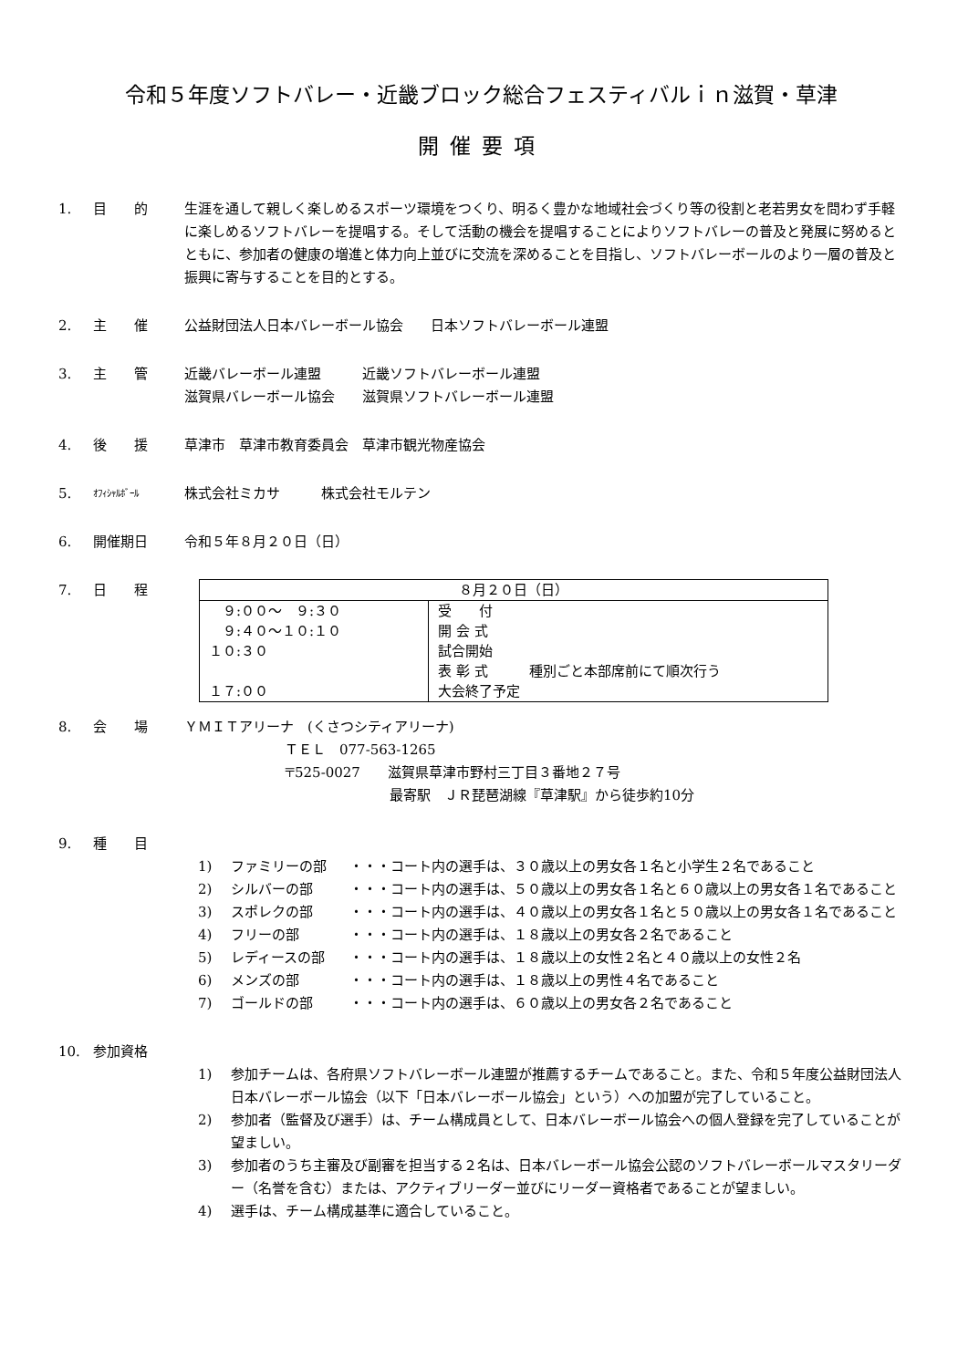令和５年度ソフトバレー・近畿ブロック総合フェスティバルｉｎ滋賀・草津
開催要項
1. 目　　的 生涯を通して親しく楽しめるスポーツ環境をつくり、明るく豊かな地域社会づくり等の役割と老若男女を問わず手軽に楽しめるソフトバレーを提唱する。そして活動の機会を提唱することによりソフトバレーの普及と発展に努めるとともに、参加者の健康の増進と体力向上並びに交流を深めることを目指し、ソフトバレーボールのより一層の普及と振興に寄与することを目的とする。
2. 主　　催 公益財団法人日本バレーボール協会　　日本ソフトバレーボール連盟
3. 主　　管 近畿バレーボール連盟　　　近畿ソフトバレーボール連盟
滋賀県バレーボール協会　　滋賀県ソフトバレーボール連盟
4. 後　　援 草津市　草津市教育委員会　草津市観光物産協会
5.
ｵﾌｨｼｬﾙﾎﾞｰﾙ
株式会社ミカサ　　　株式会社モルテン
6. 開催期日 令和５年８月２０日（日）
7. 日　　程
| ８月２０日（日） | |
| ９:００～ ９:３０ ９:４０～１０:１０ １０:３０ １７:００ | 受 付 開 会 式 試合開始 表 彰 式 種別ごと本部席前にて順次行う 大会終了予定 |
8. 会　　場 ＹＭＩＴアリーナ　(くさつシティアリーナ)
ＴＥＬ　077-563-1265
〒525-0027　　滋賀県草津市野村三丁目３番地２７号
最寄駅　ＪＲ琵琶湖線『草津駅』から徒歩約10分
9. 種　　目
1) ファミリーの部 ・・・コート内の選手は、３０歳以上の男女各１名と小学生２名であること
2) シルバーの部 ・・・コート内の選手は、５０歳以上の男女各１名と６０歳以上の男女各１名であること
3) スポレクの部 ・・・コート内の選手は、４０歳以上の男女各１名と５０歳以上の男女各１名であること
4) フリーの部 ・・・コート内の選手は、１８歳以上の男女各２名であること
5) レディースの部 ・・・コート内の選手は、１８歳以上の女性２名と４０歳以上の女性２名
6) メンズの部 ・・・コート内の選手は、１８歳以上の男性４名であること
7) ゴールドの部 ・・・コート内の選手は、６０歳以上の男女各２名であること
10. 参加資格
1) 参加チームは、各府県ソフトバレーボール連盟が推薦するチームであること。また、令和５年度公益財団法人日本バレーボール協会（以下「日本バレーボール協会」という）への加盟が完了していること。
2) 参加者（監督及び選手）は、チーム構成員として、日本バレーボール協会への個人登録を完了していることが望ましい。
3) 参加者のうち主審及び副審を担当する２名は、日本バレーボール協会公認のソフトバレーボールマスタリーダー（名誉を含む）または、アクティブリーダー並びにリーダー資格者であることが望ましい。
4) 選手は、チーム構成基準に適合していること。